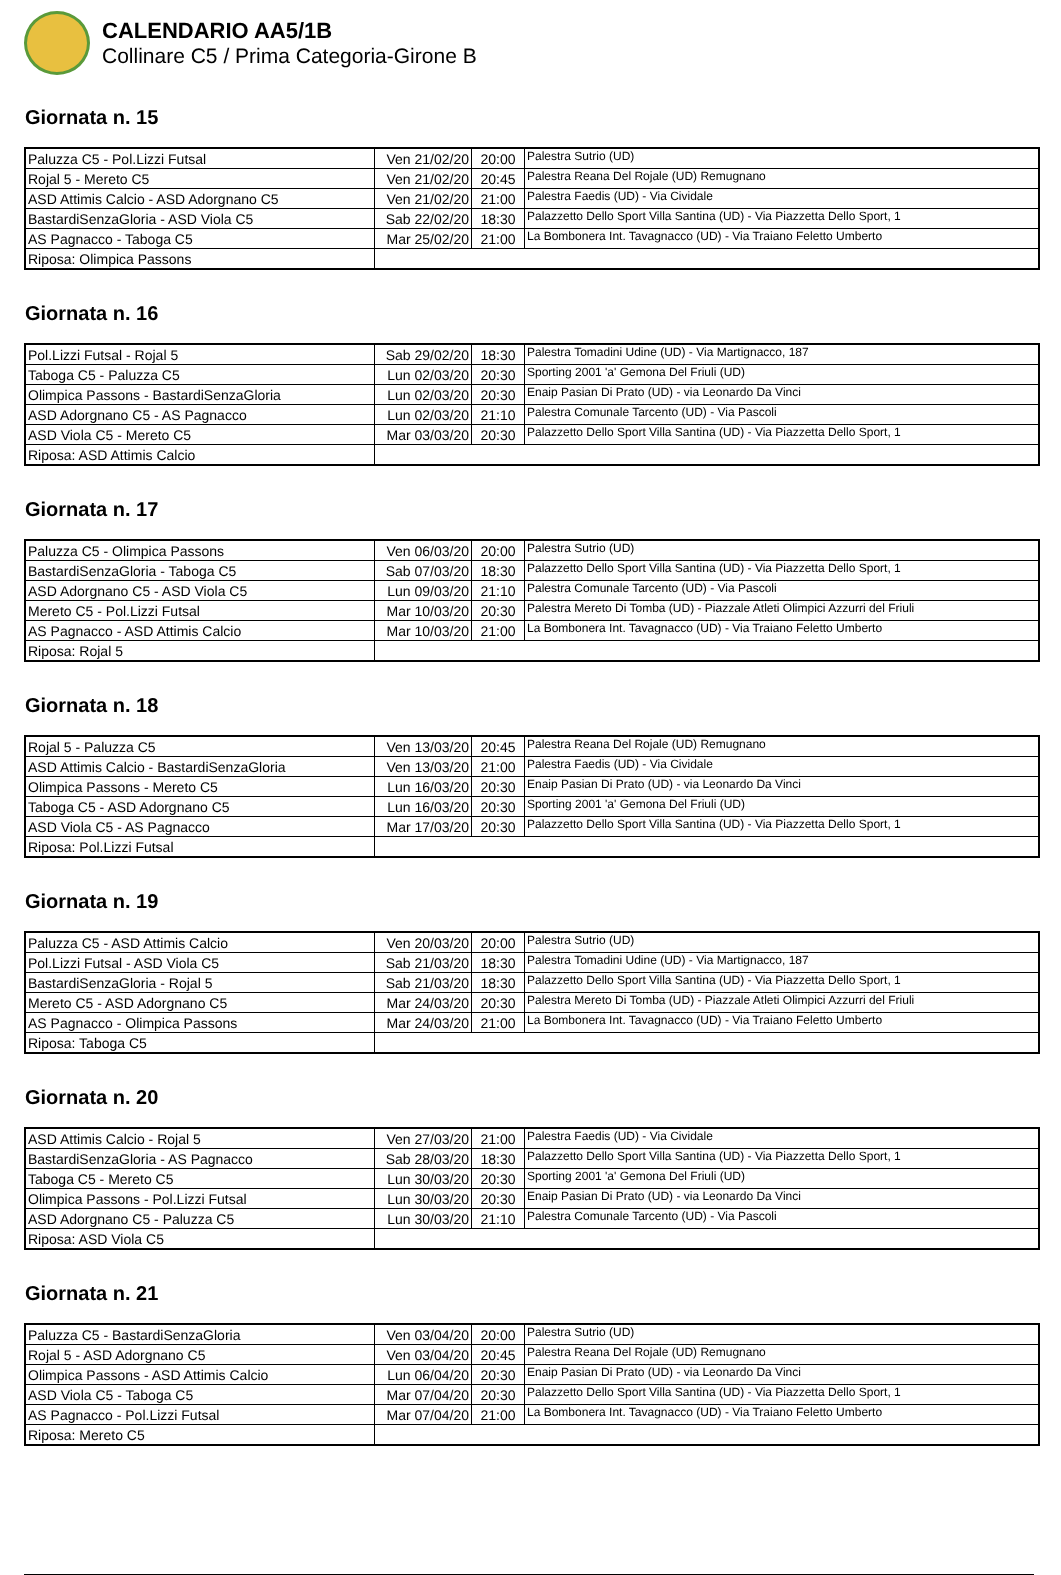CALENDARIO AA5/1B
Collinare C5 / Prima Categoria-Girone B
Giornata n. 15
| Paluzza C5 - Pol.Lizzi Futsal | Ven 21/02/20 | 20:00 | Palestra Sutrio (UD) |
| Rojal 5 - Mereto C5 | Ven 21/02/20 | 20:45 | Palestra Reana Del Rojale (UD) Remugnano |
| ASD Attimis Calcio - ASD Adorgnano C5 | Ven 21/02/20 | 21:00 | Palestra Faedis (UD) - Via Cividale |
| BastardiSenzaGloria - ASD Viola C5 | Sab 22/02/20 | 18:30 | Palazzetto Dello Sport Villa Santina (UD) - Via Piazzetta Dello Sport, 1 |
| AS Pagnacco - Taboga C5 | Mar 25/02/20 | 21:00 | La Bombonera Int. Tavagnacco (UD) - Via Traiano Feletto Umberto |
| Riposa: Olimpica Passons | | | |
Giornata n. 16
| Pol.Lizzi Futsal - Rojal 5 | Sab 29/02/20 | 18:30 | Palestra Tomadini Udine (UD) - Via Martignacco, 187 |
| Taboga C5 - Paluzza C5 | Lun 02/03/20 | 20:30 | Sporting 2001 'a' Gemona Del Friuli (UD) |
| Olimpica Passons - BastardiSenzaGloria | Lun 02/03/20 | 20:30 | Enaip Pasian Di Prato (UD) - via Leonardo Da Vinci |
| ASD Adorgnano C5 - AS Pagnacco | Lun 02/03/20 | 21:10 | Palestra Comunale Tarcento (UD) - Via Pascoli |
| ASD Viola C5 - Mereto C5 | Mar 03/03/20 | 20:30 | Palazzetto Dello Sport Villa Santina (UD) - Via Piazzetta Dello Sport, 1 |
| Riposa: ASD Attimis Calcio | | | |
Giornata n. 17
| Paluzza C5 - Olimpica Passons | Ven 06/03/20 | 20:00 | Palestra Sutrio (UD) |
| BastardiSenzaGloria - Taboga C5 | Sab 07/03/20 | 18:30 | Palazzetto Dello Sport Villa Santina (UD) - Via Piazzetta Dello Sport, 1 |
| ASD Adorgnano C5 - ASD Viola C5 | Lun 09/03/20 | 21:10 | Palestra Comunale Tarcento (UD) - Via Pascoli |
| Mereto C5 - Pol.Lizzi Futsal | Mar 10/03/20 | 20:30 | Palestra Mereto Di Tomba (UD) - Piazzale Atleti Olimpici Azzurri del Friuli |
| AS Pagnacco - ASD Attimis Calcio | Mar 10/03/20 | 21:00 | La Bombonera Int. Tavagnacco (UD) - Via Traiano Feletto Umberto |
| Riposa: Rojal 5 | | | |
Giornata n. 18
| Rojal 5 - Paluzza C5 | Ven 13/03/20 | 20:45 | Palestra Reana Del Rojale (UD) Remugnano |
| ASD Attimis Calcio - BastardiSenzaGloria | Ven 13/03/20 | 21:00 | Palestra Faedis (UD) - Via Cividale |
| Olimpica Passons - Mereto C5 | Lun 16/03/20 | 20:30 | Enaip Pasian Di Prato (UD) - via Leonardo Da Vinci |
| Taboga C5 - ASD Adorgnano C5 | Lun 16/03/20 | 20:30 | Sporting 2001 'a' Gemona Del Friuli (UD) |
| ASD Viola C5 - AS Pagnacco | Mar 17/03/20 | 20:30 | Palazzetto Dello Sport Villa Santina (UD) - Via Piazzetta Dello Sport, 1 |
| Riposa: Pol.Lizzi Futsal | | | |
Giornata n. 19
| Paluzza C5 - ASD Attimis Calcio | Ven 20/03/20 | 20:00 | Palestra Sutrio (UD) |
| Pol.Lizzi Futsal - ASD Viola C5 | Sab 21/03/20 | 18:30 | Palestra Tomadini Udine (UD) - Via Martignacco, 187 |
| BastardiSenzaGloria - Rojal 5 | Sab 21/03/20 | 18:30 | Palazzetto Dello Sport Villa Santina (UD) - Via Piazzetta Dello Sport, 1 |
| Mereto C5 - ASD Adorgnano C5 | Mar 24/03/20 | 20:30 | Palestra Mereto Di Tomba (UD) - Piazzale Atleti Olimpici Azzurri del Friuli |
| AS Pagnacco - Olimpica Passons | Mar 24/03/20 | 21:00 | La Bombonera Int. Tavagnacco (UD) - Via Traiano Feletto Umberto |
| Riposa: Taboga C5 | | | |
Giornata n. 20
| ASD Attimis Calcio - Rojal 5 | Ven 27/03/20 | 21:00 | Palestra Faedis (UD) - Via Cividale |
| BastardiSenzaGloria - AS Pagnacco | Sab 28/03/20 | 18:30 | Palazzetto Dello Sport Villa Santina (UD) - Via Piazzetta Dello Sport, 1 |
| Taboga C5 - Mereto C5 | Lun 30/03/20 | 20:30 | Sporting 2001 'a' Gemona Del Friuli (UD) |
| Olimpica Passons - Pol.Lizzi Futsal | Lun 30/03/20 | 20:30 | Enaip Pasian Di Prato (UD) - via Leonardo Da Vinci |
| ASD Adorgnano C5 - Paluzza C5 | Lun 30/03/20 | 21:10 | Palestra Comunale Tarcento (UD) - Via Pascoli |
| Riposa: ASD Viola C5 | | | |
Giornata n. 21
| Paluzza C5 - BastardiSenzaGloria | Ven 03/04/20 | 20:00 | Palestra Sutrio (UD) |
| Rojal 5 - ASD Adorgnano C5 | Ven 03/04/20 | 20:45 | Palestra Reana Del Rojale (UD) Remugnano |
| Olimpica Passons - ASD Attimis Calcio | Lun 06/04/20 | 20:30 | Enaip Pasian Di Prato (UD) - via Leonardo Da Vinci |
| ASD Viola C5 - Taboga C5 | Mar 07/04/20 | 20:30 | Palazzetto Dello Sport Villa Santina (UD) - Via Piazzetta Dello Sport, 1 |
| AS Pagnacco - Pol.Lizzi Futsal | Mar 07/04/20 | 21:00 | La Bombonera Int. Tavagnacco (UD) - Via Traiano Feletto Umberto |
| Riposa: Mereto C5 | | | |